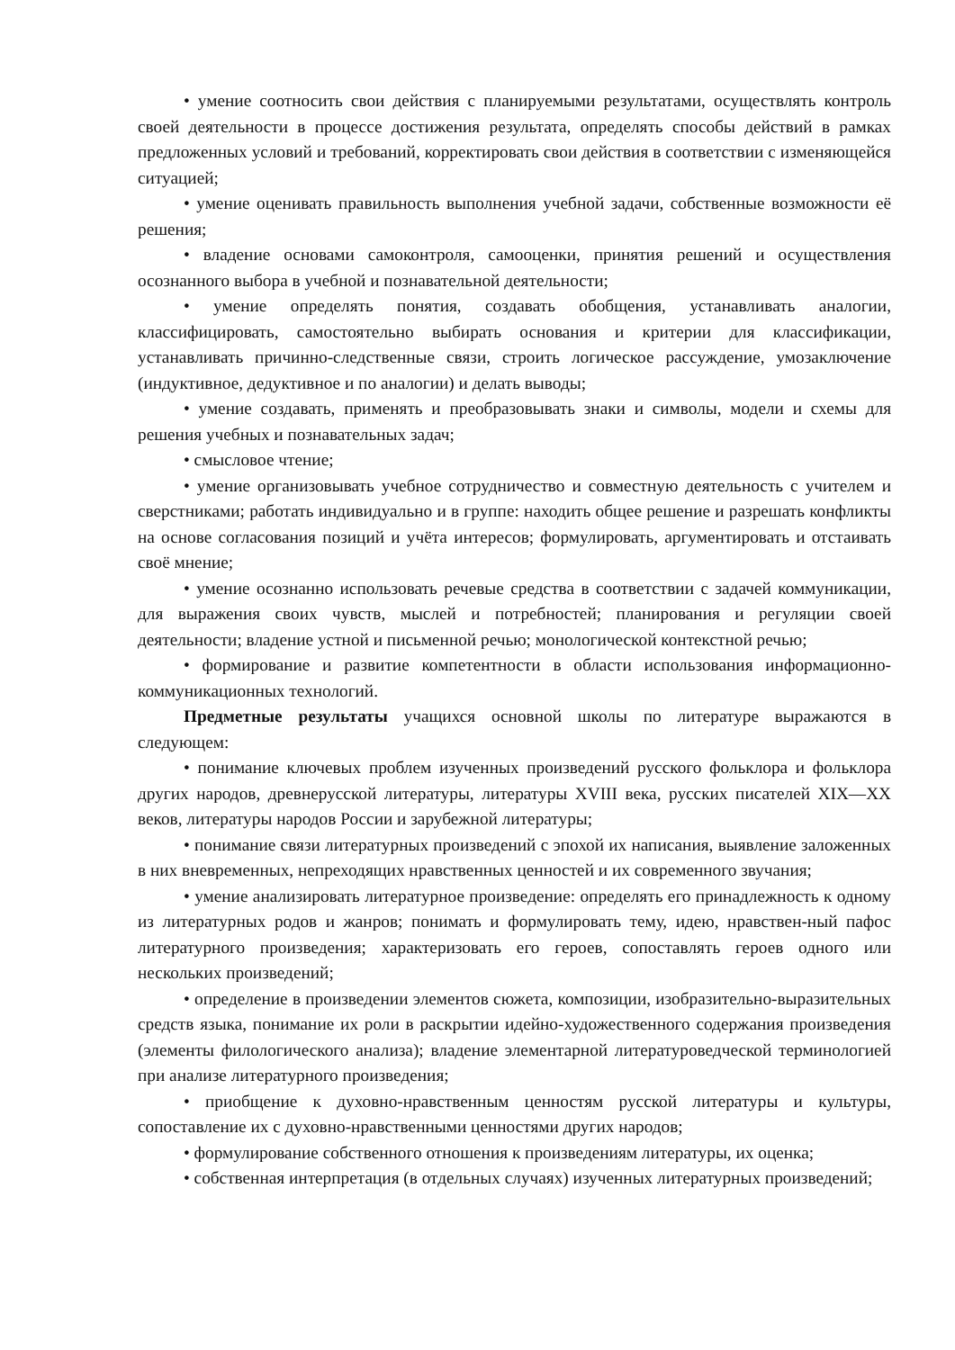• умение соотносить свои действия с планируемыми результатами, осуществлять контроль своей деятельности в процессе достижения результата, определять способы действий в рамках предложенных условий и требований, корректировать свои действия в соответствии с изменяющейся ситуацией;
• умение оценивать правильность выполнения учебной задачи, собственные возможности её решения;
• владение основами самоконтроля, самооценки, принятия решений и осуществления осознанного выбора в учебной и познавательной деятельности;
• умение определять понятия, создавать обобщения, устанавливать аналогии, классифицировать, самостоятельно выбирать основания и критерии для классификации, устанавливать причинно-следственные связи, строить логическое рассуждение, умозаключение (индуктивное, дедуктивное и по аналогии) и делать выводы;
• умение создавать, применять и преобразовывать знаки и символы, модели и схемы для решения учебных и познавательных задач;
• смысловое чтение;
• умение организовывать учебное сотрудничество и совместную деятельность с учителем и сверстниками; работать индивидуально и в группе: находить общее решение и разрешать конфликты на основе согласования позиций и учёта интересов; формулировать, аргументировать и отстаивать своё мнение;
• умение осознанно использовать речевые средства в соответствии с задачей коммуникации, для выражения своих чувств, мыслей и потребностей; планирования и регуляции своей деятельности; владение устной и письменной речью; монологической контекстной речью;
• формирование и развитие компетентности в области использования информационно-коммуникационных технологий.
Предметные результаты учащихся основной школы по литературе выражаются в следующем:
• понимание ключевых проблем изученных произведений русского фольклора и фольклора других народов, древнерусской литературы, литературы XVIII века, русских писателей XIX—XX веков, литературы народов России и зарубежной литературы;
• понимание связи литературных произведений с эпохой их написания, выявление заложенных в них вневременных, непреходящих нравственных ценностей и их современного звучания;
• умение анализировать литературное произведение: определять его принадлежность к одному из литературных родов и жанров; понимать и формулировать тему, идею, нравствен-ный пафос литературного произведения; характеризовать его героев, сопоставлять героев одного или нескольких произведений;
• определение в произведении элементов сюжета, композиции, изобразительно-выразительных средств языка, понимание их роли в раскрытии идейно-художественного содержания произведения (элементы филологического анализа); владение элементарной литературоведческой терминологией при анализе литературного произведения;
• приобщение к духовно-нравственным ценностям русской литературы и культуры, сопоставление их с духовно-нравственными ценностями других народов;
• формулирование собственного отношения к произведениям литературы, их оценка;
• собственная интерпретация (в отдельных случаях) изученных литературных произведений;